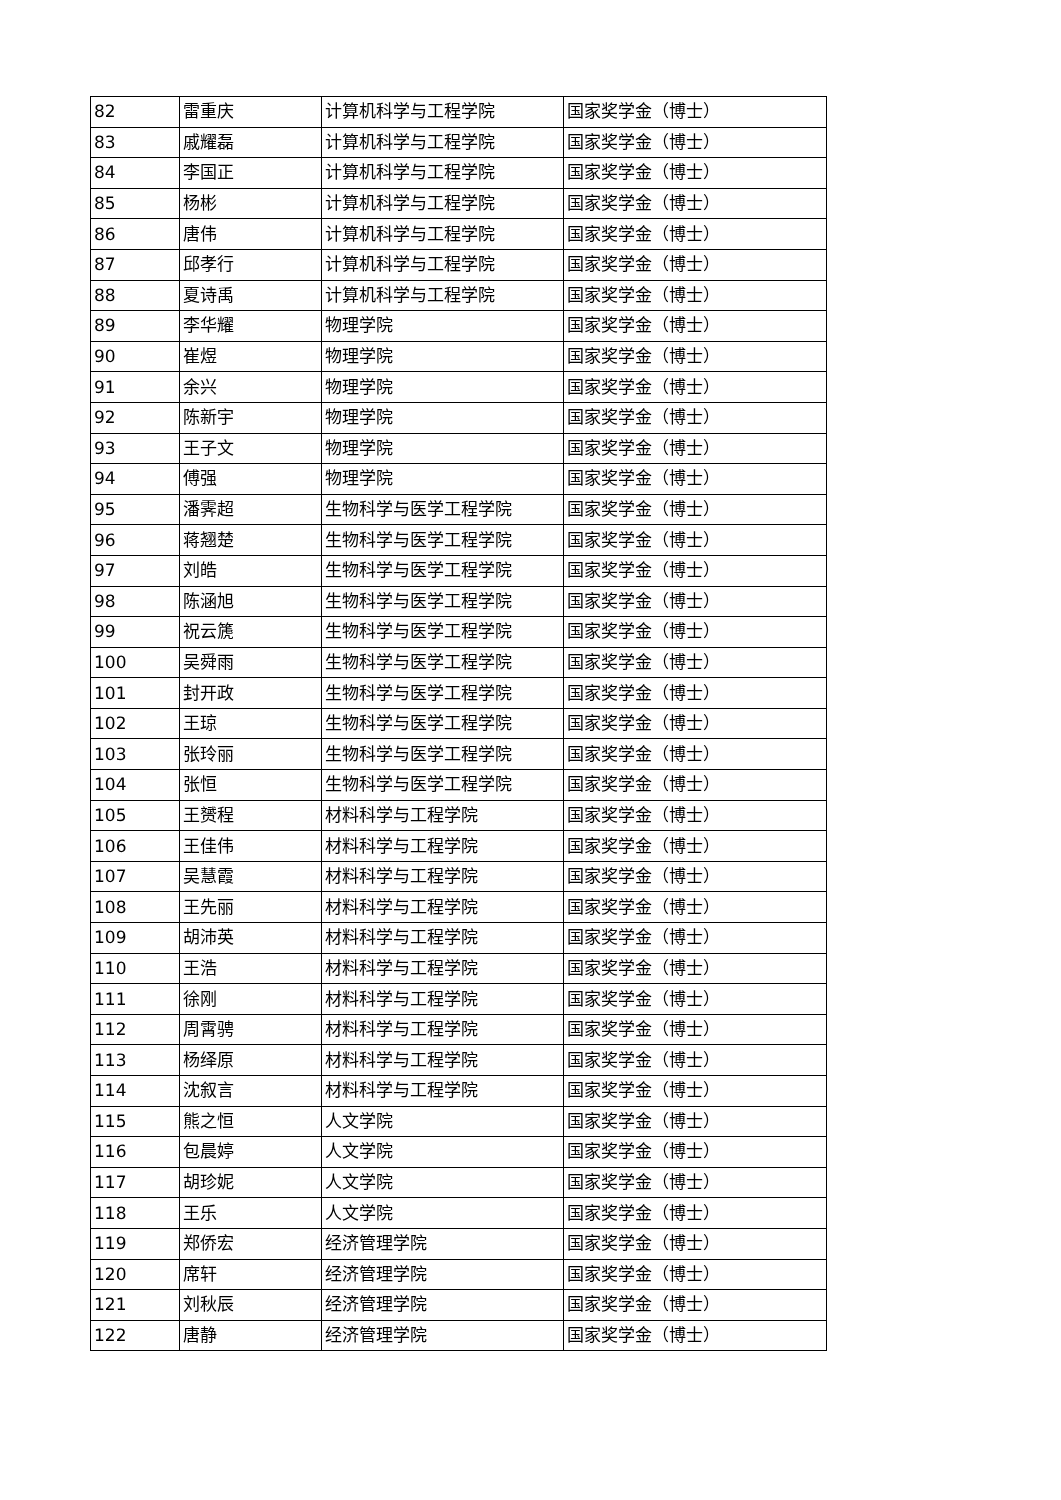| 82 | 雷重庆 | 计算机科学与工程学院 | 国家奖学金（博士） |
| 83 | 戚耀磊 | 计算机科学与工程学院 | 国家奖学金（博士） |
| 84 | 李国正 | 计算机科学与工程学院 | 国家奖学金（博士） |
| 85 | 杨彬 | 计算机科学与工程学院 | 国家奖学金（博士） |
| 86 | 唐伟 | 计算机科学与工程学院 | 国家奖学金（博士） |
| 87 | 邱孝行 | 计算机科学与工程学院 | 国家奖学金（博士） |
| 88 | 夏诗禹 | 计算机科学与工程学院 | 国家奖学金（博士） |
| 89 | 李华耀 | 物理学院 | 国家奖学金（博士） |
| 90 | 崔煜 | 物理学院 | 国家奖学金（博士） |
| 91 | 余兴 | 物理学院 | 国家奖学金（博士） |
| 92 | 陈新宇 | 物理学院 | 国家奖学金（博士） |
| 93 | 王子文 | 物理学院 | 国家奖学金（博士） |
| 94 | 傅强 | 物理学院 | 国家奖学金（博士） |
| 95 | 潘霁超 | 生物科学与医学工程学院 | 国家奖学金（博士） |
| 96 | 蒋翘楚 | 生物科学与医学工程学院 | 国家奖学金（博士） |
| 97 | 刘皓 | 生物科学与医学工程学院 | 国家奖学金（博士） |
| 98 | 陈涵旭 | 生物科学与医学工程学院 | 国家奖学金（博士） |
| 99 | 祝云篪 | 生物科学与医学工程学院 | 国家奖学金（博士） |
| 100 | 吴舜雨 | 生物科学与医学工程学院 | 国家奖学金（博士） |
| 101 | 封开政 | 生物科学与医学工程学院 | 国家奖学金（博士） |
| 102 | 王琼 | 生物科学与医学工程学院 | 国家奖学金（博士） |
| 103 | 张玲丽 | 生物科学与医学工程学院 | 国家奖学金（博士） |
| 104 | 张恒 | 生物科学与医学工程学院 | 国家奖学金（博士） |
| 105 | 王赟程 | 材料科学与工程学院 | 国家奖学金（博士） |
| 106 | 王佳伟 | 材料科学与工程学院 | 国家奖学金（博士） |
| 107 | 吴慧霞 | 材料科学与工程学院 | 国家奖学金（博士） |
| 108 | 王先丽 | 材料科学与工程学院 | 国家奖学金（博士） |
| 109 | 胡沛英 | 材料科学与工程学院 | 国家奖学金（博士） |
| 110 | 王浩 | 材料科学与工程学院 | 国家奖学金（博士） |
| 111 | 徐刚 | 材料科学与工程学院 | 国家奖学金（博士） |
| 112 | 周霄骋 | 材料科学与工程学院 | 国家奖学金（博士） |
| 113 | 杨绎原 | 材料科学与工程学院 | 国家奖学金（博士） |
| 114 | 沈叙言 | 材料科学与工程学院 | 国家奖学金（博士） |
| 115 | 熊之恒 | 人文学院 | 国家奖学金（博士） |
| 116 | 包晨婷 | 人文学院 | 国家奖学金（博士） |
| 117 | 胡珍妮 | 人文学院 | 国家奖学金（博士） |
| 118 | 王乐 | 人文学院 | 国家奖学金（博士） |
| 119 | 郑侨宏 | 经济管理学院 | 国家奖学金（博士） |
| 120 | 席轩 | 经济管理学院 | 国家奖学金（博士） |
| 121 | 刘秋辰 | 经济管理学院 | 国家奖学金（博士） |
| 122 | 唐静 | 经济管理学院 | 国家奖学金（博士） |